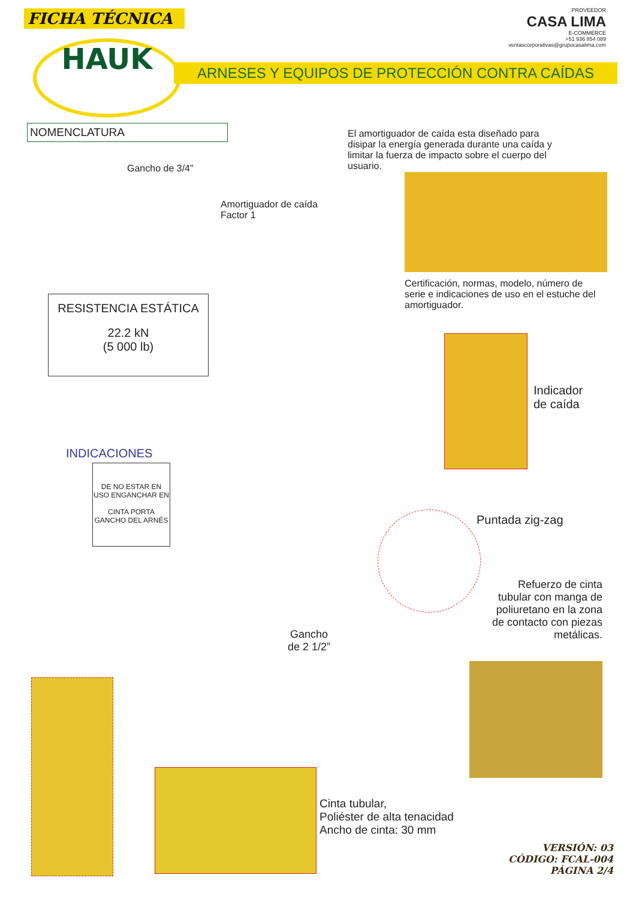FICHA TÉCNICA
PROVEEDOR
CASA LIMA
E-COMMERCE
+51 936 854 089
ventascorporativas@grupocasalima.com
HAUK ARNESES Y EQUIPOS DE PROTECCIÓN CONTRA CAÍDAS
NOMENCLATURA
Gancho de 3/4”
Amortiguador de caída
Factor 1
El amortiguador de caída esta diseñado para disipar la energía generada durante una caída y limitar la fuerza de impacto sobre el cuerpo del usuario.
Certificación, normas, modelo, número de serie e indicaciones de uso en el estuche del amortiguador.
RESISTENCIA ESTÁTICA
22.2 kN
(5 000 lb)
Indicador
de caída
INDICACIONES
DE NO ESTAR EN USO ENGANCHAR EN
CINTA PORTA GANCHO DEL ARNÉS
Puntada zig-zag
Refuerzo de cinta tubular con manga de poliuretano en la zona de contacto con piezas metálicas.
Gancho
de 2 1/2”
Cinta tubular,
Poliéster de alta tenacidad
Ancho de cinta: 30 mm
VERSIÓN: 03
CÓDIGO: FCAL-004
PÁGINA 2/4